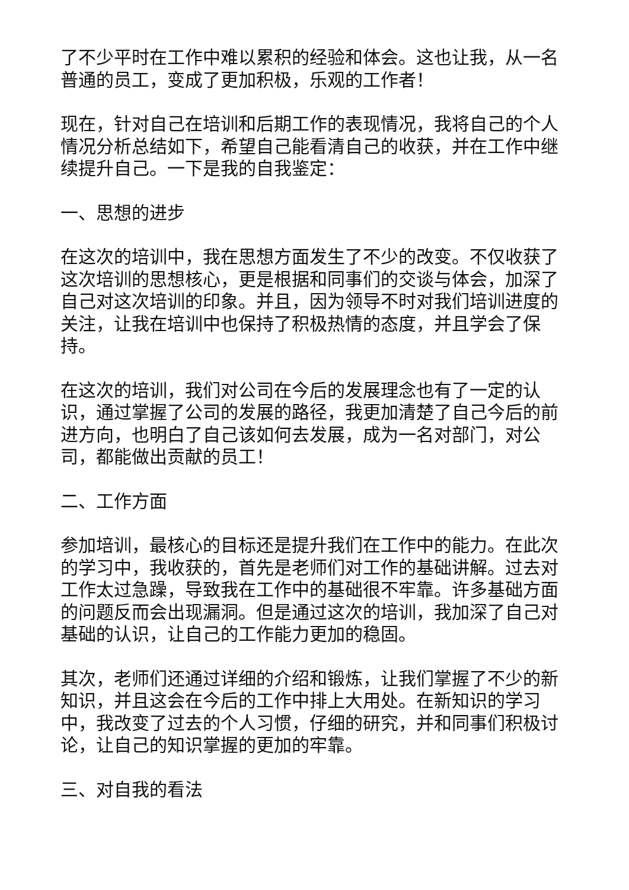了不少平时在工作中难以累积的经验和体会。这也让我，从一名普通的员工，变成了更加积极，乐观的工作者！
现在，针对自己在培训和后期工作的表现情况，我将自己的个人情况分析总结如下，希望自己能看清自己的收获，并在工作中继续提升自己。一下是我的自我鉴定：
一、思想的进步
在这次的培训中，我在思想方面发生了不少的改变。不仅收获了这次培训的思想核心，更是根据和同事们的交谈与体会，加深了自己对这次培训的印象。并且，因为领导不时对我们培训进度的关注，让我在培训中也保持了积极热情的态度，并且学会了保持。
在这次的培训，我们对公司在今后的发展理念也有了一定的认识，通过掌握了公司的发展的路径，我更加清楚了自己今后的前进方向，也明白了自己该如何去发展，成为一名对部门，对公司，都能做出贡献的员工！
二、工作方面
参加培训，最核心的目标还是提升我们在工作中的能力。在此次的学习中，我收获的，首先是老师们对工作的基础讲解。过去对工作太过急躁，导致我在工作中的基础很不牢靠。许多基础方面的问题反而会出现漏洞。但是通过这次的培训，我加深了自己对基础的认识，让自己的工作能力更加的稳固。
其次，老师们还通过详细的介绍和锻炼，让我们掌握了不少的新知识，并且这会在今后的工作中排上大用处。在新知识的学习中，我改变了过去的个人习惯，仔细的研究，并和同事们积极讨论，让自己的知识掌握的更加的牢靠。
三、对自我的看法